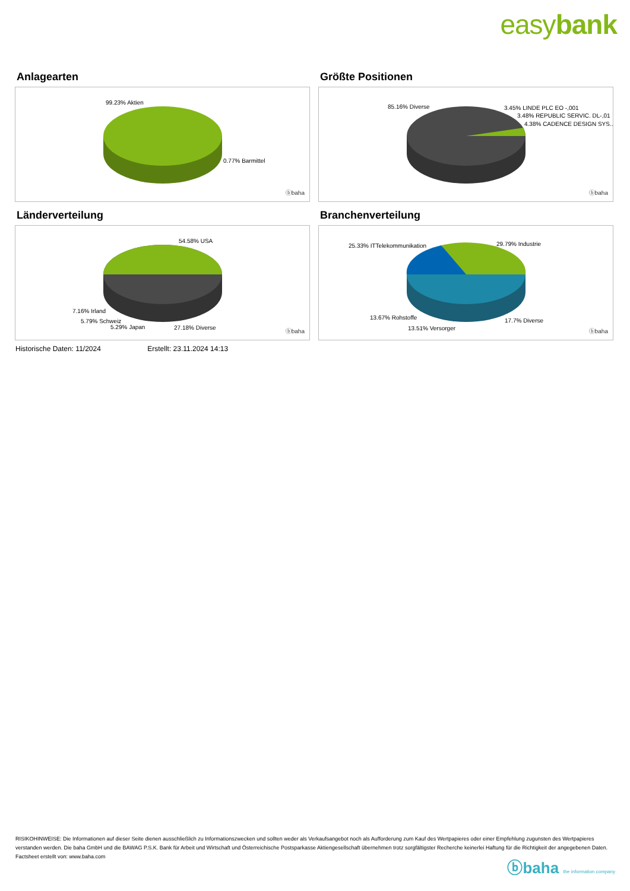easybank
Anlagearten
99.23% Aktien
0.77% Barmittel
ⓑbaha
Größte Positionen
85.16% Diverse 3.45% LINDE PLC EO -,001
3.48% REPUBLIC SERVIC. DL-,01
4.38% CADENCE DESIGN SYS..
ⓑbaha
Länderverteilung
54.58% USA
7.16% Irland
5.79% Schweiz
5.29% Japan 27.18% Diverse
ⓑbaha
Branchenverteilung
25.33% ITTelekommunikation 29.79% Industrie
13.67% Rohstoffe 17.7% Diverse
13.51% Versorger ⓑbaha
Historische Daten: 11/2024 Erstellt: 23.11.2024 14:13
RISIKOHINWEISE: Die Informationen auf dieser Seite dienen ausschließlich zu Informationszwecken und sollten weder als Verkaufsangebot noch als Aufforderung zum Kauf des Wertpapieres oder einer Empfehlung zugunsten des Wertpapieres verstanden werden. Die baha GmbH und die BAWAG P.S.K. Bank für Arbeit und Wirtschaft und Österreichische Postsparkasse Aktiengesellschaft übernehmen trotz sorgfältigster Recherche keinerlei Haftung für die Richtigkeit der angegebenen Daten.
Factsheet erstellt von: www.baha.com
ⓑbaha the information company